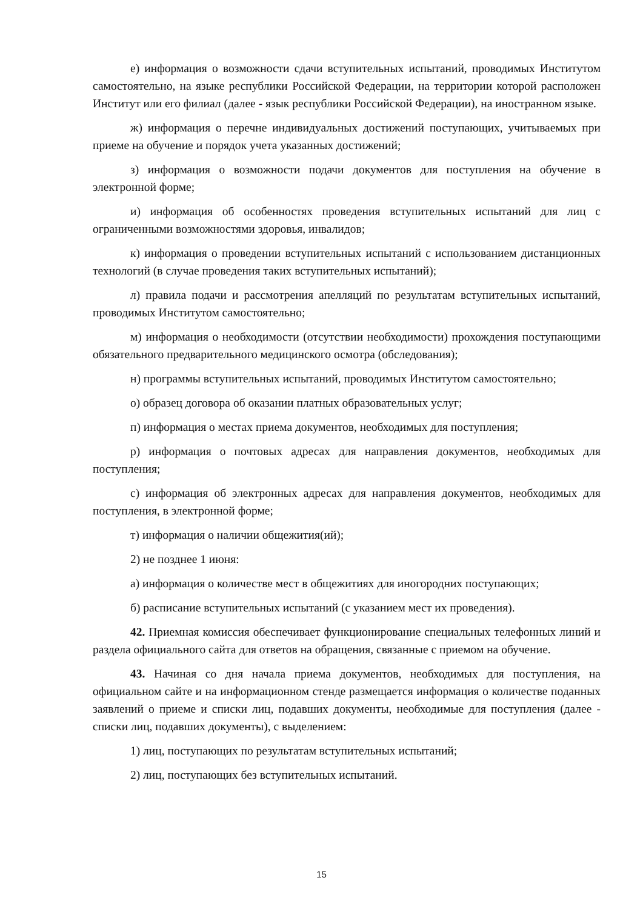е) информация о возможности сдачи вступительных испытаний, проводимых Институтом самостоятельно, на языке республики Российской Федерации, на территории которой расположен Институт или его филиал (далее - язык республики Российской Федерации), на иностранном языке.
ж) информация о перечне индивидуальных достижений поступающих, учитываемых при приеме на обучение и порядок учета указанных достижений;
з) информация о возможности подачи документов для поступления на обучение в электронной форме;
и) информация об особенностях проведения вступительных испытаний для лиц с ограниченными возможностями здоровья, инвалидов;
к) информация о проведении вступительных испытаний с использованием дистанционных технологий (в случае проведения таких вступительных испытаний);
л) правила подачи и рассмотрения апелляций по результатам вступительных испытаний, проводимых Институтом самостоятельно;
м) информация о необходимости (отсутствии необходимости) прохождения поступающими обязательного предварительного медицинского осмотра (обследования);
н) программы вступительных испытаний, проводимых Институтом самостоятельно;
о) образец договора об оказании платных образовательных услуг;
п) информация о местах приема документов, необходимых для поступления;
р) информация о почтовых адресах для направления документов, необходимых для поступления;
с) информация об электронных адресах для направления документов, необходимых для поступления, в электронной форме;
т) информация о наличии общежития(ий);
2) не позднее 1 июня:
а) информация о количестве мест в общежитиях для иногородних поступающих;
б) расписание вступительных испытаний (с указанием мест их проведения).
42. Приемная комиссия обеспечивает функционирование специальных телефонных линий и раздела официального сайта для ответов на обращения, связанные с приемом на обучение.
43. Начиная со дня начала приема документов, необходимых для поступления, на официальном сайте и на информационном стенде размещается информация о количестве поданных заявлений о приеме и списки лиц, подавших документы, необходимые для поступления (далее - списки лиц, подавших документы), с выделением:
1) лиц, поступающих по результатам вступительных испытаний;
2) лиц, поступающих без вступительных испытаний.
15